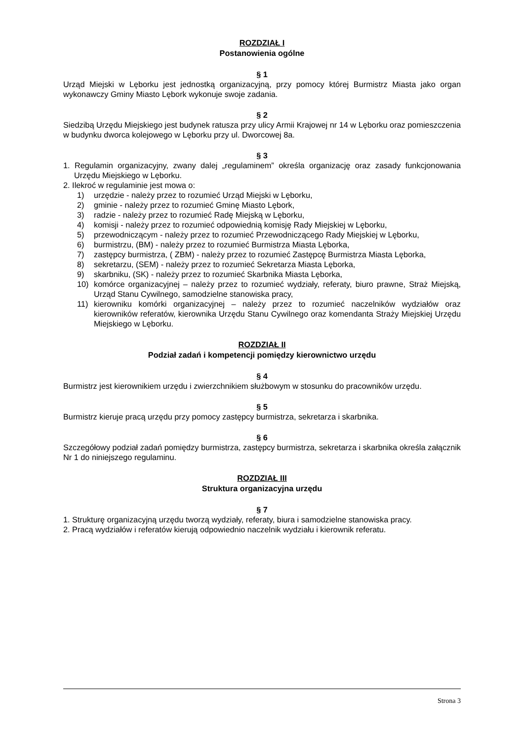ROZDZIAŁ I
Postanowienia ogólne
§ 1
Urząd Miejski w Lęborku jest jednostką organizacyjną, przy pomocy której Burmistrz Miasta jako organ wykonawczy Gminy Miasto Lębork wykonuje swoje zadania.
§ 2
Siedzibą Urzędu Miejskiego jest budynek ratusza przy ulicy Armii Krajowej nr 14 w Lęborku oraz pomieszczenia w budynku dworca kolejowego w Lęborku przy ul. Dworcowej 8a.
§ 3
1. Regulamin organizacyjny, zwany dalej „regulaminem” określa organizację oraz zasady funkcjonowania Urzędu Miejskiego w Lęborku.
2. Ilekroć w regulaminie jest mowa o:
1) urzędzie - należy przez to rozumieć Urząd Miejski w Lęborku,
2) gminie - należy przez to rozumieć Gminę Miasto Lębork,
3) radzie - należy przez to rozumieć Radę Miejską w Lęborku,
4) komisji - należy przez to rozumieć odpowiednią komisję Rady Miejskiej w Lęborku,
5) przewodniczącym - należy przez to rozumieć Przewodniczącego Rady Miejskiej w Lęborku,
6) burmistrzu, (BM) - należy przez to rozumieć Burmistrza Miasta Lęborka,
7) zastępcy burmistrza, ( ZBM) - należy przez to rozumieć Zastępcę Burmistrza Miasta Lęborka,
8) sekretarzu, (SEM) - należy przez to rozumieć Sekretarza Miasta Lęborka,
9) skarbniku, (SK) - należy przez to rozumieć Skarbnika Miasta Lęborka,
10) komórce organizacyjnej – należy przez to rozumieć wydziały, referaty, biuro prawne, Straż Miejską, Urząd Stanu Cywilnego, samodzielne stanowiska pracy,
11) kierowniku komórki organizacyjnej – należy przez to rozumieć naczelników wydziałów oraz kierowników referatów, kierownika Urzędu Stanu Cywilnego oraz komendanta Straży Miejskiej Urzędu Miejskiego w Lęborku.
ROZDZIAŁ II
Podział zadań i kompetencji pomiędzy kierownictwo urzędu
§ 4
Burmistrz jest kierownikiem urzędu i zwierzchnikiem służbowym w stosunku do pracowników urzędu.
§ 5
Burmistrz kieruje pracą urzędu przy pomocy zastępcy burmistrza, sekretarza i skarbnika.
§ 6
Szczegółowy podział zadań pomiędzy burmistrza, zastępcy burmistrza, sekretarza i skarbnika określa załącznik Nr 1 do niniejszego regulaminu.
ROZDZIAŁ III
Struktura organizacyjna urzędu
§ 7
1. Strukturę organizacyjną urzędu tworzą wydziały, referaty, biura i samodzielne stanowiska pracy.
2. Pracą wydziałów i referatów kierują odpowiednio naczelnik wydziału i kierownik referatu.
Strona 3